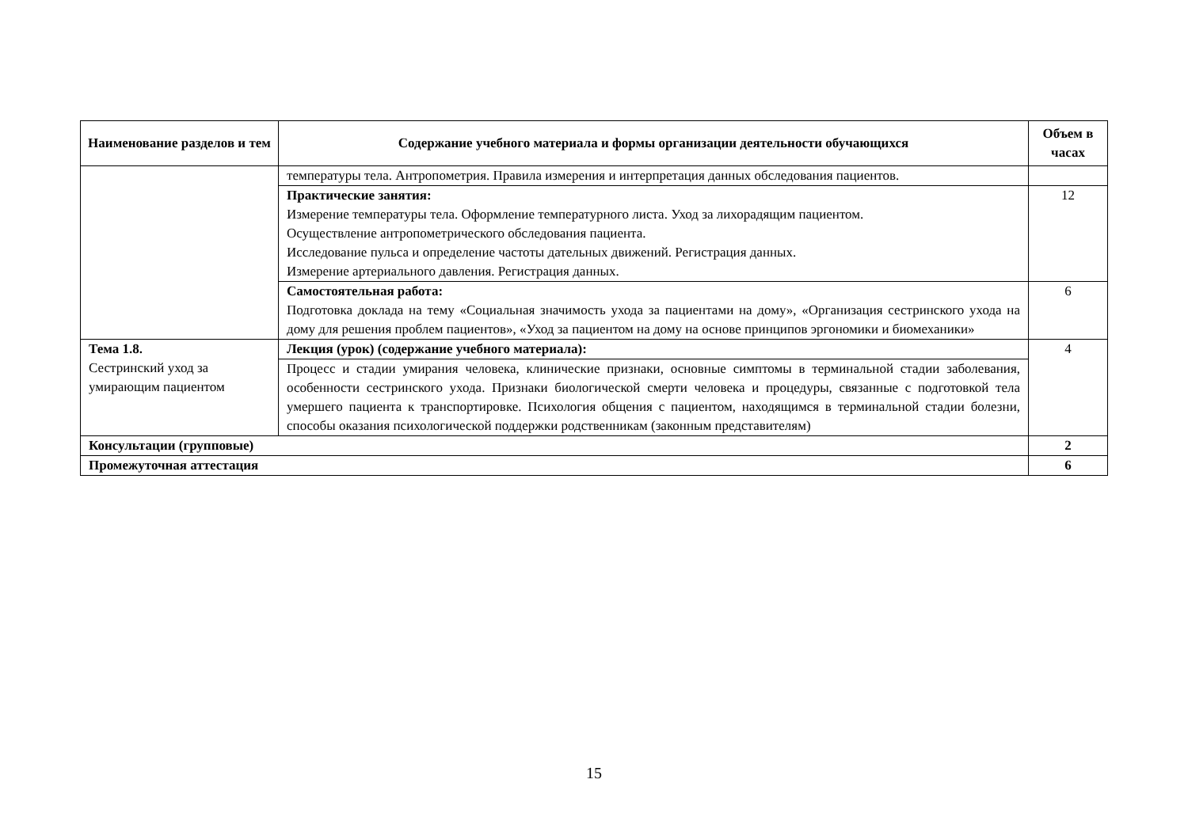| Наименование разделов и тем | Содержание учебного материала и формы организации деятельности обучающихся | Объем в часах |
| --- | --- | --- |
| | температуры тела. Антропометрия. Правила измерения и интерпретация данных обследования пациентов. | |
| | Практические занятия: Измерение температуры тела. Оформление температурного листа. Уход за лихорадящим пациентом. Осуществление антропометрического обследования пациента. Исследование пульса и определение частоты дательных движений. Регистрация данных. Измерение артериального давления. Регистрация данных. | 12 |
| | Самостоятельная работа: Подготовка доклада на тему «Социальная значимость ухода за пациентами на дому», «Организация сестринского ухода на дому для решения проблем пациентов», «Уход за пациентом на дому на основе принципов эргономики и биомеханики» | 6 |
| Тема 1.8. Сестринский уход за умирающим пациентом | Лекция (урок) (содержание учебного материала): | 4 |
| | Процесс и стадии умирания человека, клинические признаки, основные симптомы в терминальной стадии заболевания, особенности сестринского ухода. Признаки биологической смерти человека и процедуры, связанные с подготовкой тела умершего пациента к транспортировке. Психология общения с пациентом, находящимся в терминальной стадии болезни, способы оказания психологической поддержки родственникам (законным представителям) | |
| Консультации (групповые) | | 2 |
| Промежуточная аттестация | | 6 |
15